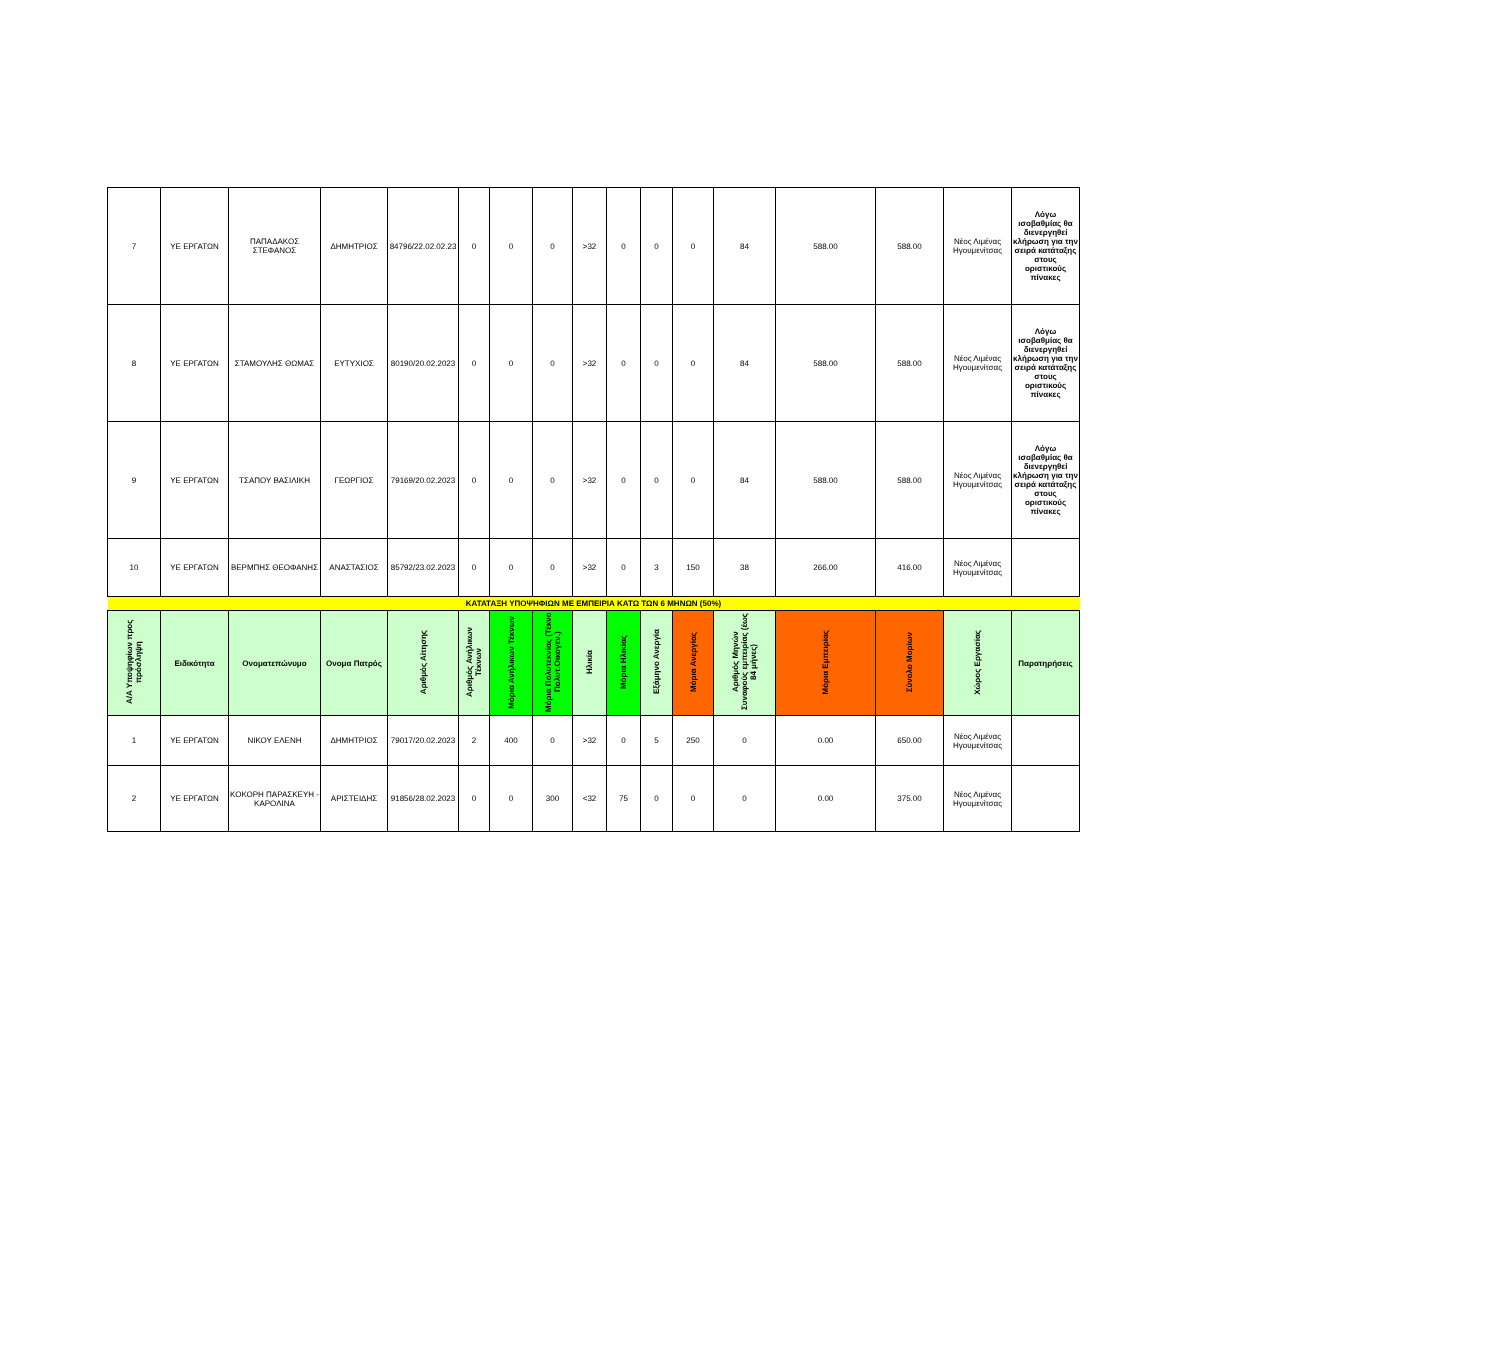| 7 | ΥΕ ΕΡΓΑΤΩΝ | ΠΑΠΑΔΑΚΟΣ ΣΤΕΦΑΝΟΣ | ΔΗΜΗΤΡΙΟΣ | 84796/22.02.02.23 | 0 | 0 | 0 | >32 | 0 | 0 | 0 | 84 | 588.00 | 588.00 | Νέος Λιμένας Ηγουμενίτσας | Λόγω ισοβαθμίας θα διενεργηθεί κλήρωση για την σειρά κατάταξης στους οριστικούς πίνακες |
| 8 | ΥΕ ΕΡΓΑΤΩΝ | ΣΤΑΜΟΥΛΗΣ ΘΩΜΑΣ | ΕΥΤΥΧΙΟΣ | 80190/20.02.2023 | 0 | 0 | 0 | >32 | 0 | 0 | 0 | 84 | 588.00 | 588.00 | Νέος Λιμένας Ηγουμενίτσας | Λόγω ισοβαθμίας θα διενεργηθεί κλήρωση για την σειρά κατάταξης στους οριστικούς πίνακες |
| 9 | ΥΕ ΕΡΓΑΤΩΝ | ΤΣΑΠΟΥ ΒΑΣΙΛΙΚΗ | ΓΕΩΡΓΙΟΣ | 79169/20.02.2023 | 0 | 0 | 0 | >32 | 0 | 0 | 0 | 84 | 588.00 | 588.00 | Νέος Λιμένας Ηγουμενίτσας | Λόγω ισοβαθμίας θα διενεργηθεί κλήρωση για την σειρά κατάταξης στους οριστικούς πίνακες |
| 10 | ΥΕ ΕΡΓΑΤΩΝ | ΒΕΡΜΠΗΣ ΘΕΟΦΑΝΗΣ | ΑΝΑΣΤΑΣΙΟΣ | 85792/23.02.2023 | 0 | 0 | 0 | >32 | 0 | 3 | 150 | 38 | 266.00 | 416.00 | Νέος Λιμένας Ηγουμενίτσας | |
| ΚΑΤΑΤΑΞΗ ΥΠΟΨΗΦΙΩΝ ΜΕ ΕΜΠΕΙΡΙΑ ΚΑΤΩ ΤΩΝ 6 ΜΗΝΩΝ (50%) | | | | | | | | | | | | | | | | |
| Α/Α Υποψηφίων προς πρόσληψη | Ειδικότητα | Ονοματεπώνυμο | Ονομα Πατρός | Αριθμός Αίτησης | Αριθμός Ανήλικων Τέκνων | Μόρια Ανήλικων Τέκνων | Μόρια Πολυτεκνίας (Τέκνο Πολυτ.Οικογεν.) | Ηλικία | Μόρια Ηλικίας | Εξάμηνο Ανεργία | Μόρια Ανεργίας | Αριθμός Μηνών Συναφούς εμπειρίας (έως 84 μήνες) | Μόρια Εμπειρίας | Σύνολο Μορίων | Χώρος Εργασίας | Παρατηρήσεις |
| 1 | ΥΕ ΕΡΓΑΤΩΝ | ΝΙΚΟΥ ΕΛΕΝΗ | ΔΗΜΗΤΡΙΟΣ | 79017/20.02.2023 | 2 | 400 | 0 | >32 | 0 | 5 | 250 | 0 | 0.00 | 650.00 | Νέος Λιμένας Ηγουμενίτσας | |
| 2 | ΥΕ ΕΡΓΑΤΩΝ | ΚΟΚΟΡΗ ΠΑΡΑΣΚΕΥΗ - ΚΑΡΟΛΙΝΑ | ΑΡΙΣΤΕΙΔΗΣ | 91856/28.02.2023 | 0 | 0 | 300 | <32 | 75 | 0 | 0 | 0 | 0.00 | 375.00 | Νέος Λιμένας Ηγουμενίτσας | |